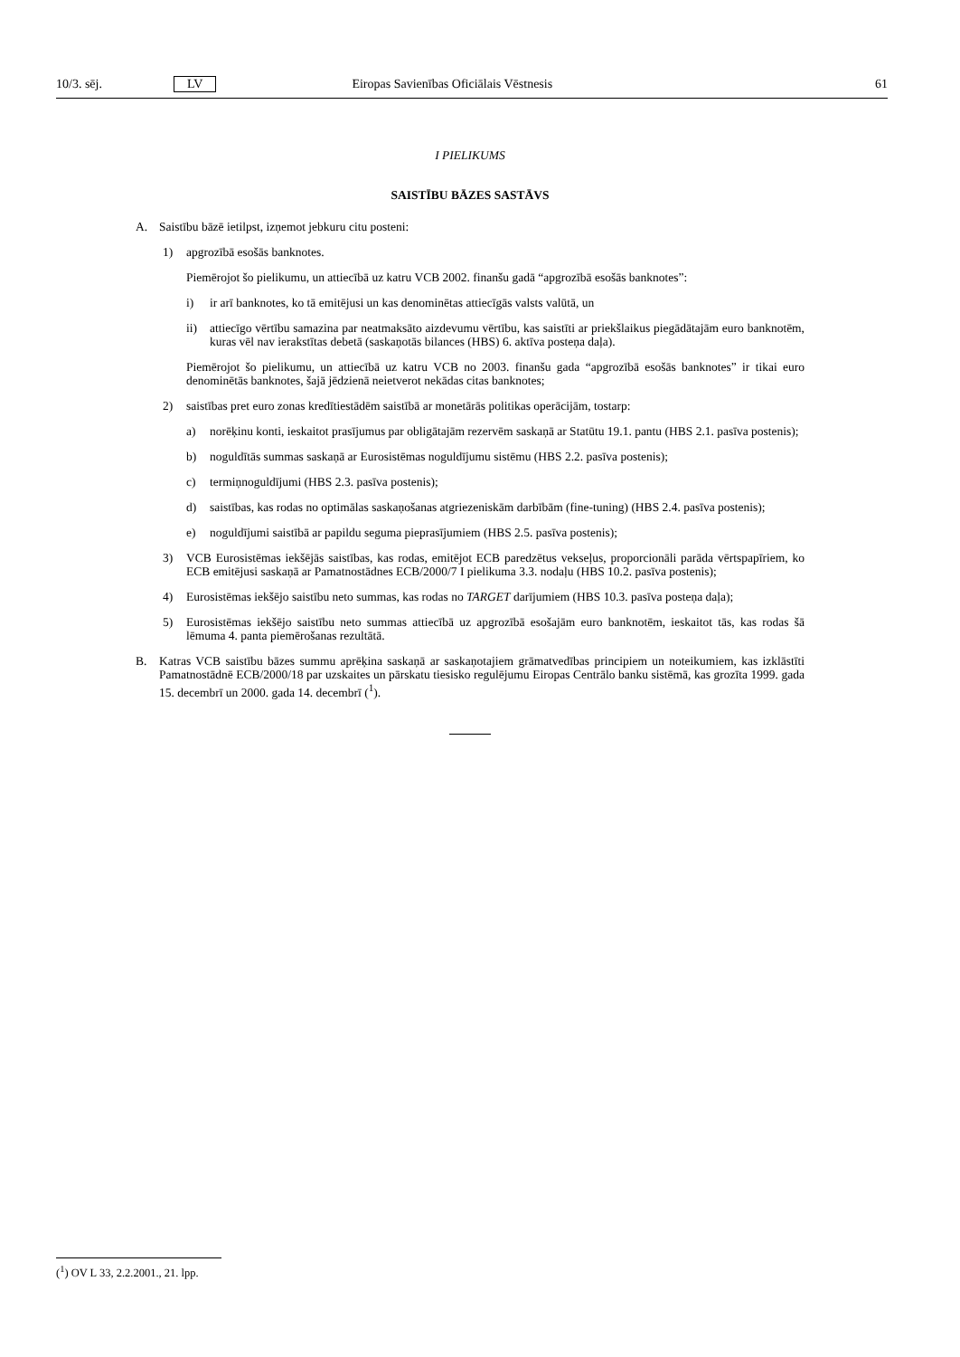10/3. sēj. LV Eiropas Savienības Oficiālais Vēstnesis 61
I PIELIKUMS
SAISTĪBU BĀZES SASTĀVS
A. Saistību bāzē ietilpst, izņemot jebkuru citu posteni:
1) apgrozībā esošās banknotes.
Piemērojot šo pielikumu, un attiecībā uz katru VCB 2002. finanšu gadā “apgrozībā esošās banknotes”:
i) ir arī banknotes, ko tā emitējusi un kas denominētas attiecīgās valsts valūtā, un
ii) attiecīgo vērtību samazina par neatmaksāto aizdevumu vērtību, kas saistīti ar priekšlaikus piegādātajām euro banknotēm, kuras vēl nav ierakstītas debetā (saskaņotās bilances (HBS) 6. aktīva posteņa daļa).
Piemērojot šo pielikumu, un attiecībā uz katru VCB no 2003. finanšu gada “apgrozībā esošās banknotes” ir tikai euro denominētās banknotes, šajā jēdzienā neietverot nekādas citas banknotes;
2) saistības pret euro zonas kredītiestādēm saistībā ar monetārās politikas operācijām, tostarp:
a) norēķinu konti, ieskaitot prasījumus par obligātajām rezervēm saskaņā ar Statūtu 19.1. pantu (HBS 2.1. pasīva postenis);
b) noguldītās summas saskaņā ar Eurosistēmas noguldījumu sistēmu (HBS 2.2. pasīva postenis);
c) termiņnoguldījumi (HBS 2.3. pasīva postenis);
d) saistības, kas rodas no optimālas saskaņošanas atgriezeniskām darbībām (fine-tuning) (HBS 2.4. pasīva postenis);
e) noguldījumi saistībā ar papildu seguma pieprasījumiem (HBS 2.5. pasīva postenis);
3) VCB Eurosistēmas iekšējās saistības, kas rodas, emitējot ECB paredzētus vekseļus, proporcionāli parāda vērtspapīriem, ko ECB emitējusi saskaņā ar Pamatnostādnes ECB/2000/7 I pielikuma 3.3. nodaļu (HBS 10.2. pasīva postenis);
4) Eurosistēmas iekšējo saistību neto summas, kas rodas no TARGET darījumiem (HBS 10.3. pasīva posteņa daļa);
5) Eurosistēmas iekšējo saistību neto summas attiecībā uz apgrozībā esošajām euro banknotēm, ieskaitot tās, kas rodas šā lēmuma 4. panta piemērošanas rezultātā.
B. Katras VCB saistību bāzes summu aprēķina saskaņā ar saskaņotajiem grāmatvedības principiem un noteikumiem, kas izklāstīti Pamatnostādnē ECB/2000/18 par uzskaites un pārskatu tiesisko regulējumu Eiropas Centrālo banku sistēmā, kas grozīta 1999. gada 15. decembrī un 2000. gada 14. decembrī (<sup>1</sup>).
(<sup>1</sup>) OV L 33, 2.2.2001., 21. lpp.